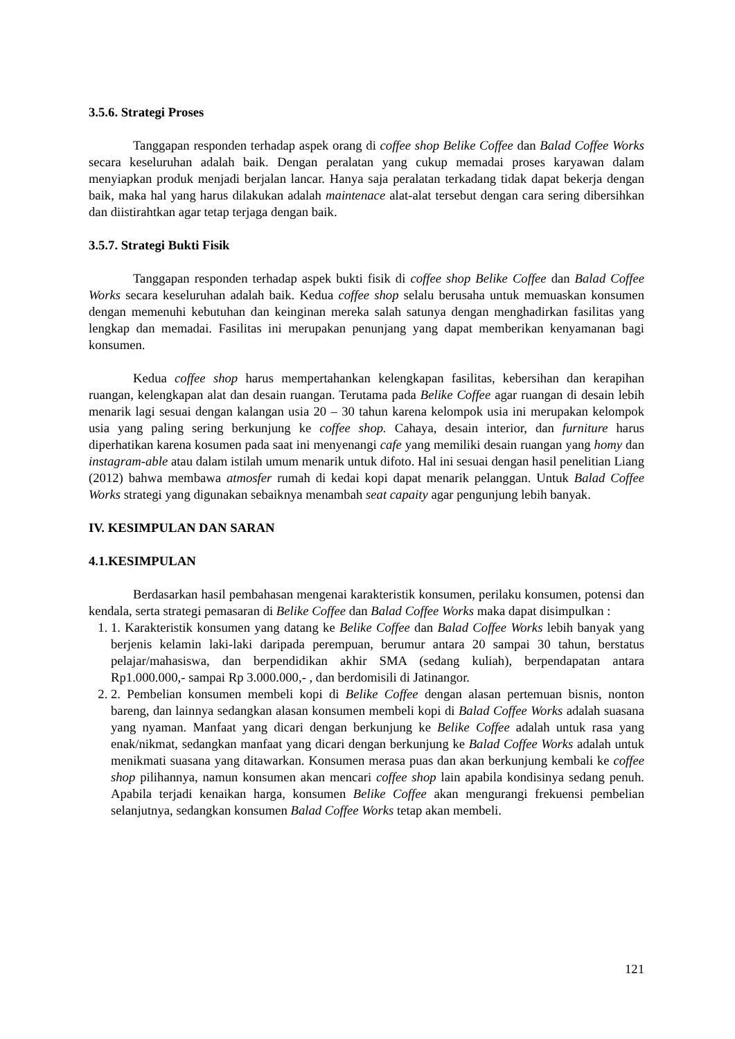3.5.6. Strategi Proses
Tanggapan responden terhadap aspek orang di coffee shop Belike Coffee dan Balad Coffee Works secara keseluruhan adalah baik. Dengan peralatan yang cukup memadai proses karyawan dalam menyiapkan produk menjadi berjalan lancar. Hanya saja peralatan terkadang tidak dapat bekerja dengan baik, maka hal yang harus dilakukan adalah maintenace alat-alat tersebut dengan cara sering dibersihkan dan diistirahtkan agar tetap terjaga dengan baik.
3.5.7. Strategi Bukti Fisik
Tanggapan responden terhadap aspek bukti fisik di coffee shop Belike Coffee dan Balad Coffee Works secara keseluruhan adalah baik. Kedua coffee shop selalu berusaha untuk memuaskan konsumen dengan memenuhi kebutuhan dan keinginan mereka salah satunya dengan menghadirkan fasilitas yang lengkap dan memadai. Fasilitas ini merupakan penunjang yang dapat memberikan kenyamanan bagi konsumen.
Kedua coffee shop harus mempertahankan kelengkapan fasilitas, kebersihan dan kerapihan ruangan, kelengkapan alat dan desain ruangan. Terutama pada Belike Coffee agar ruangan di desain lebih menarik lagi sesuai dengan kalangan usia 20 – 30 tahun karena kelompok usia ini merupakan kelompok usia yang paling sering berkunjung ke coffee shop. Cahaya, desain interior, dan furniture harus diperhatikan karena kosumen pada saat ini menyenangi cafe yang memiliki desain ruangan yang homy dan instagram-able atau dalam istilah umum menarik untuk difoto. Hal ini sesuai dengan hasil penelitian Liang (2012) bahwa membawa atmosfer rumah di kedai kopi dapat menarik pelanggan. Untuk Balad Coffee Works strategi yang digunakan sebaiknya menambah seat capaity agar pengunjung lebih banyak.
IV. KESIMPULAN DAN SARAN
4.1.KESIMPULAN
Berdasarkan hasil pembahasan mengenai karakteristik konsumen, perilaku konsumen, potensi dan kendala, serta strategi pemasaran di Belike Coffee dan Balad Coffee Works maka dapat disimpulkan :
1. 1. Karakteristik konsumen yang datang ke Belike Coffee dan Balad Coffee Works lebih banyak yang berjenis kelamin laki-laki daripada perempuan, berumur antara 20 sampai 30 tahun, berstatus pelajar/mahasiswa, dan berpendidikan akhir SMA (sedang kuliah), berpendapatan antara Rp1.000.000,- sampai Rp 3.000.000,- , dan berdomisili di Jatinangor.
2. 2. Pembelian konsumen membeli kopi di Belike Coffee dengan alasan pertemuan bisnis, nonton bareng, dan lainnya sedangkan alasan konsumen membeli kopi di Balad Coffee Works adalah suasana yang nyaman. Manfaat yang dicari dengan berkunjung ke Belike Coffee adalah untuk rasa yang enak/nikmat, sedangkan manfaat yang dicari dengan berkunjung ke Balad Coffee Works adalah untuk menikmati suasana yang ditawarkan. Konsumen merasa puas dan akan berkunjung kembali ke coffee shop pilihannya, namun konsumen akan mencari coffee shop lain apabila kondisinya sedang penuh. Apabila terjadi kenaikan harga, konsumen Belike Coffee akan mengurangi frekuensi pembelian selanjutnya, sedangkan konsumen Balad Coffee Works tetap akan membeli.
121